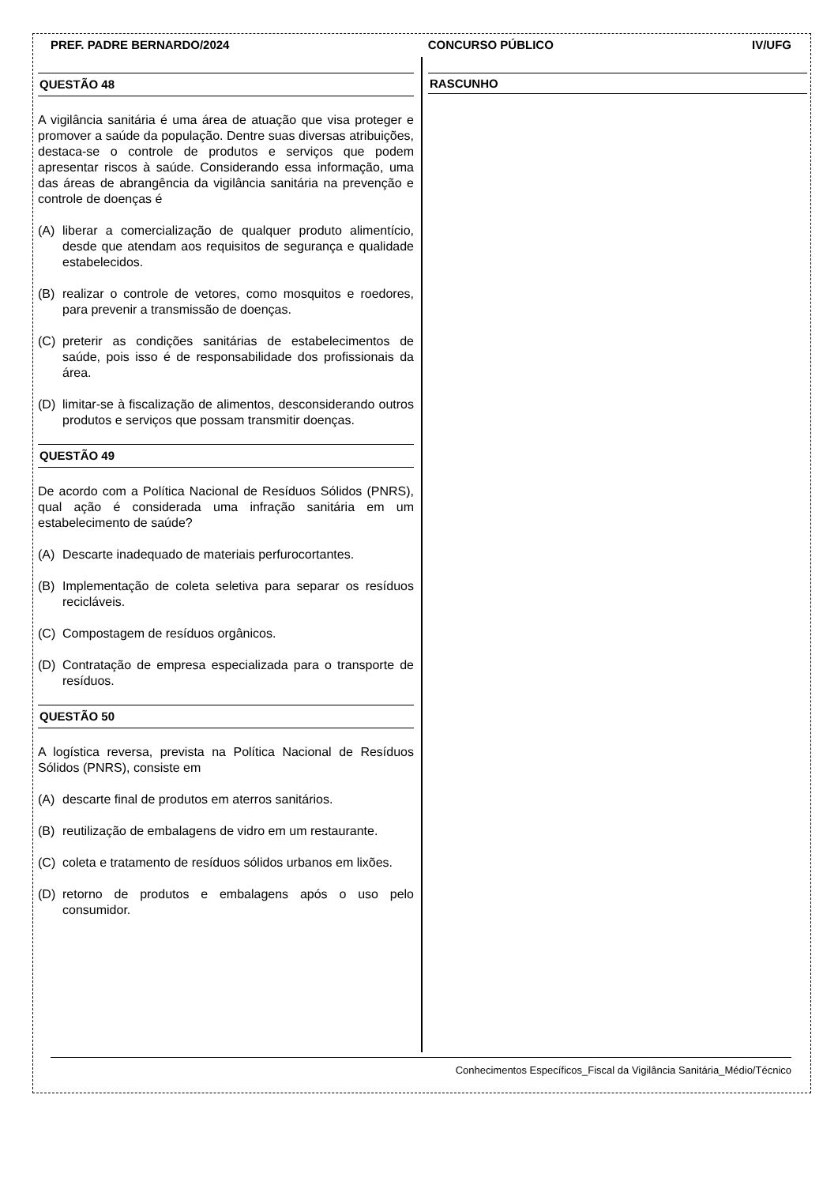PREF. PADRE BERNARDO/2024 CONCURSO PÚBLICO IV/UFG
QUESTÃO 48
A vigilância sanitária é uma área de atuação que visa proteger e promover a saúde da população. Dentre suas diversas atribuições, destaca-se o controle de produtos e serviços que podem apresentar riscos à saúde. Considerando essa informação, uma das áreas de abrangência da vigilância sanitária na prevenção e controle de doenças é
(A) liberar a comercialização de qualquer produto alimentício, desde que atendam aos requisitos de segurança e qualidade estabelecidos.
(B) realizar o controle de vetores, como mosquitos e roedores, para prevenir a transmissão de doenças.
(C) preterir as condições sanitárias de estabelecimentos de saúde, pois isso é de responsabilidade dos profissionais da área.
(D) limitar-se à fiscalização de alimentos, desconsiderando outros produtos e serviços que possam transmitir doenças.
QUESTÃO 49
De acordo com a Política Nacional de Resíduos Sólidos (PNRS), qual ação é considerada uma infração sanitária em um estabelecimento de saúde?
(A) Descarte inadequado de materiais perfurocortantes.
(B) Implementação de coleta seletiva para separar os resíduos recicláveis.
(C) Compostagem de resíduos orgânicos.
(D) Contratação de empresa especializada para o transporte de resíduos.
QUESTÃO 50
A logística reversa, prevista na Política Nacional de Resíduos Sólidos (PNRS), consiste em
(A) descarte final de produtos em aterros sanitários.
(B) reutilização de embalagens de vidro em um restaurante.
(C) coleta e tratamento de resíduos sólidos urbanos em lixões.
(D) retorno de produtos e embalagens após o uso pelo consumidor.
RASCUNHO
Conhecimentos Específicos_Fiscal da Vigilância Sanitária_Médio/Técnico